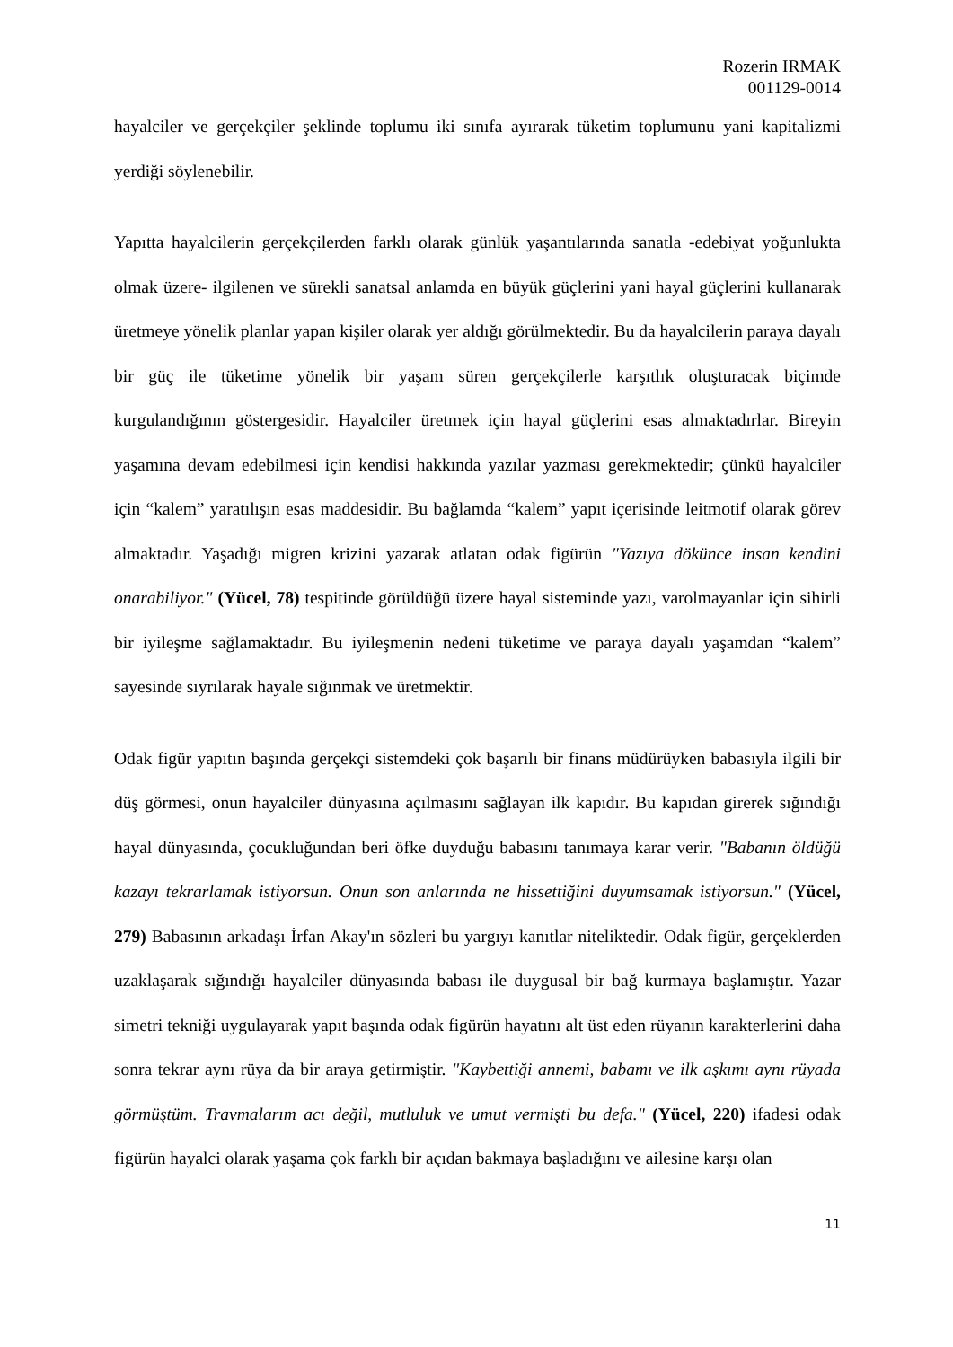Rozerin IRMAK
001129-0014
hayalciler ve gerçekçiler şeklinde toplumu iki sınıfa ayırarak tüketim toplumunu yani kapitalizmi yerdiği söylenebilir.
Yapıtta hayalcilerin gerçekçilerden farklı olarak günlük yaşantılarında sanatla -edebiyat yoğunlukta olmak üzere- ilgilenen ve sürekli sanatsal anlamda en büyük güçlerini yani hayal güçlerini kullanarak üretmeye yönelik planlar yapan kişiler olarak yer aldığı görülmektedir. Bu da hayalcilerin paraya dayalı bir güç ile tüketime yönelik bir yaşam süren gerçekçilerle karşıtlık oluşturacak biçimde kurgulandığının göstergesidir. Hayalciler üretmek için hayal güçlerini esas almaktadırlar. Bireyin yaşamına devam edebilmesi için kendisi hakkında yazılar yazması gerekmektedir; çünkü hayalciler için “kalem” yaratılışın esas maddesidir. Bu bağlamda “kalem” yapıt içerisinde leitmotif olarak görev almaktadır. Yaşadığı migren krizini yazarak atlatan odak figürün "Yazıya dökünce insan kendini onarabiliyor." (Yücel, 78) tespitinde görüldüğü üzere hayal sisteminde yazı, varolmayanlar için sihirli bir iyileşme sağlamaktadır. Bu iyileşmenin nedeni tüketime ve paraya dayalı yaşamdan “kalem” sayesinde sıyrılarak hayale sığınmak ve üretmektir.
Odak figür yapıtın başında gerçekçi sistemdeki çok başarılı bir finans müdürüyken babasıyla ilgili bir düş görmesi, onun hayalciler dünyasına açılmasını sağlayan ilk kapıdır. Bu kapıdan girerek sığındığı hayal dünyasında, çocukluğundan beri öfke duyduğu babasını tanımaya karar verir. "Babanın öldüğü kazayı tekrarlamak istiyorsun. Onun son anlarında ne hissettiğini duyumsamak istiyorsun." (Yücel, 279) Babasının arkadaşı İrfan Akay'ın sözleri bu yargıyı kanıtlar niteliktedir. Odak figür, gerçeklerden uzaklaşarak sığındığı hayalciler dünyasında babası ile duygusal bir bağ kurmaya başlamıştır. Yazar simetri tekniği uygulayarak yapıt başında odak figürün hayatını alt üst eden rüyanın karakterlerini daha sonra tekrar aynı rüya da bir araya getirmiştir. "Kaybettiği annemi, babamı ve ilk aşkımı aynı rüyada görmüştüm. Travmalarım acı değil, mutluluk ve umut vermişti bu defa." (Yücel, 220) ifadesi odak figürün hayalci olarak yaşama çok farklı bir açıdan bakmaya başladığını ve ailesine karşı olan
11